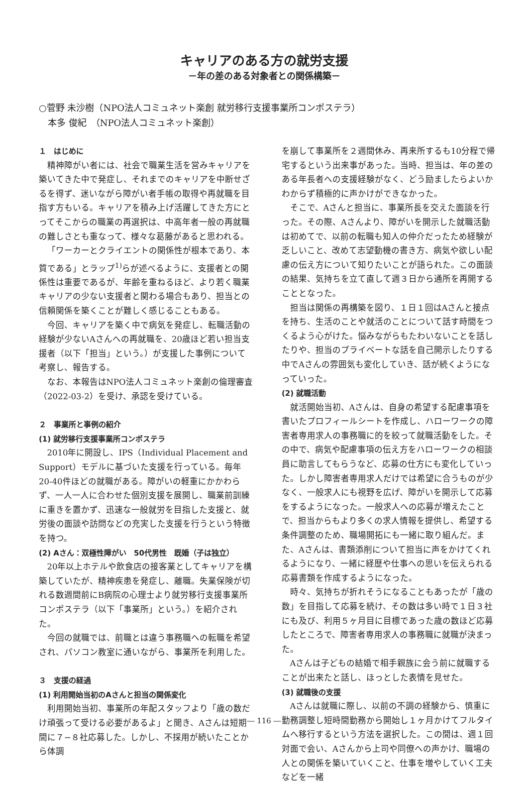キャリアのある方の就労支援
－年の差のある対象者との関係構築－
○菅野 未沙樹（NPO法人コミュネット楽創 就労移行支援事業所コンポステラ）
　本多 俊紀　（NPO法人コミュネット楽創）
１　はじめに
精神障がい者には、社会で職業生活を営みキャリアを築いてきた中で発症し、それまでのキャリアを中断せざるを得ず、迷いながら障がい者手帳の取得や再就職を目指す方もいる。キャリアを積み上げ活躍してきた方にとってそこからの職業の再選択は、中高年者一般の再就職の難しさとも重なって、様々な葛藤があると思われる。
「ワーカーとクライエントの関係性が根本であり、本質である」とラップ<sup>1)</sup>らが述べるように、支援者との関係性は重要であるが、年齢を重ねるほど、より若く職業キャリアの少ない支援者と関わる場合もあり、担当との信頼関係を築くことが難しく感じることもある。
今回、キャリアを築く中で病気を発症し、転職活動の経験が少ないAさんへの再就職を、20歳ほど若い担当支援者（以下「担当」という。）が支援した事例について考察し、報告する。
なお、本報告はNPO法人コミュネット楽創の倫理審査（2022-03-2）を受け、承認を受けている。
２　事業所と事例の紹介
(1) 就労移行支援事業所コンポステラ
2010年に開設し、IPS（Individual Placement and Support）モデルに基づいた支援を行っている。毎年20-40件ほどの就職がある。障がいの軽重にかかわらず、一人一人に合わせた個別支援を展開し、職業前訓練に重きを置かず、迅速な一般就労を目指した支援と、就労後の面談や訪問などの充実した支援を行うという特徴を持つ。
(2) Aさん：双極性障がい　50代男性　既婚（子は独立）
20年以上ホテルや飲食店の接客業としてキャリアを構築していたが、精神疾患を発症し、離職。失業保険が切れる数週間前にB病院の心理士より就労移行支援事業所コンポステラ（以下「事業所」という。）を紹介された。
今回の就職では、前職とは違う事務職への転職を希望され、パソコン教室に通いながら、事業所を利用した。
３　支援の経過
(1) 利用開始当初のAさんと担当の関係変化
利用開始当初、事業所の年配スタッフより「歳の数だけ頑張って受ける必要があるよ」と聞き、Aさんは短期間に７−８社応募した。しかし、不採用が続いたことから体調
を崩して事業所を２週間休み、再来所するも10分程で帰宅するという出来事があった。当時、担当は、年の差のある年長者への支援経験がなく、どう励ましたらよいかわからず積極的に声かけができなかった。
そこで、Aさんと担当に、事業所長を交えた面談を行った。その際、Aさんより、障がいを開示した就職活動は初めてで、以前の転職も知人の仲介だったため経験が乏しいこと、改めて志望動機の書き方、病気や欲しい配慮の伝え方について知りたいことが語られた。この面談の結果、気持ちを立て直して週３日から通所を再開することとなった。
担当は関係の再構築を図り、１日１回はAさんと接点を持ち、生活のことや就活のことについて話す時間をつくるよう心がけた。悩みながらもたわいないことを話したりや、担当のプライベートな話を自己開示したりする中でAさんの雰囲気も変化していき、話が続くようになっていった。
(2) 就職活動
就活開始当初、Aさんは、自身の希望する配慮事項を書いたプロフィールシートを作成し、ハローワークの障害者専用求人の事務職に的を絞って就職活動をした。その中で、病気や配慮事項の伝え方をハローワークの相談員に助言してもらうなど、応募の仕方にも変化していった。しかし障害者専用求人だけでは希望に合うものが少なく、一般求人にも視野を広げ、障がいを開示して応募をするようになった。一般求人への応募が増えたことで、担当からもより多くの求人情報を提供し、希望する条件調整のため、職場開拓にも一緒に取り組んだ。また、Aさんは、書類添削について担当に声をかけてくれるようになり、一緒に経歴や仕事への思いを伝えられる応募書類を作成するようになった。
時々、気持ちが折れそうになることもあったが「歳の数」を目指して応募を続け、その数は多い時で１日３社にも及び、利用５ヶ月目に目標であった歳の数ほど応募したところで、障害者専用求人の事務職に就職が決まった。
Aさんは子どもの結婚で相手親族に会う前に就職することが出来たと話し、ほっとした表情を見せた。
(3) 就職後の支援
Aさんは就職に際し、以前の不調の経験から、慎重に勤務調整し短時間勤務から開始し１ヶ月かけてフルタイムへ移行するという方法を選択した。この間は、週１回対面で会い、Aさんから上司や同僚への声かけ、職場の人との関係を築いていくこと、仕事を増やしていく工夫などを一緒
― 116 ―